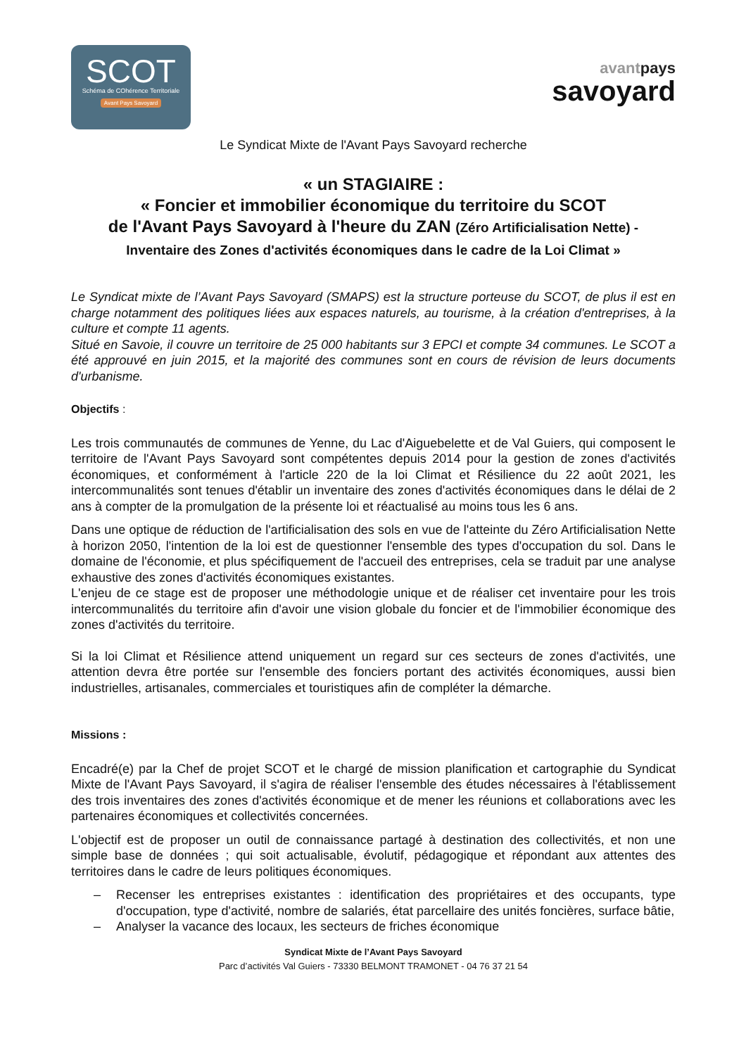SCOT
Schéma de COhérence Territoriale
Avant Pays Savoyard
avantpays
savoyard
Le Syndicat Mixte de l'Avant Pays Savoyard recherche
« un STAGIAIRE :
« Foncier et immobilier économique du territoire du SCOT
de l'Avant Pays Savoyard à l'heure du ZAN (Zéro Artificialisation Nette) -
Inventaire des Zones d'activités économiques dans le cadre de la Loi Climat »
Le Syndicat mixte de l’Avant Pays Savoyard (SMAPS) est la structure porteuse du SCOT, de plus il est en charge notamment des politiques liées aux espaces naturels, au tourisme, à la création d'entreprises, à la culture et compte 11 agents.
Situé en Savoie, il couvre un territoire de 25 000 habitants sur 3 EPCI et compte 34 communes. Le SCOT a été approuvé en juin 2015, et la majorité des communes sont en cours de révision de leurs documents d'urbanisme.
Objectifs :
Les trois communautés de communes de Yenne, du Lac d'Aiguebelette et de Val Guiers, qui composent le territoire de l'Avant Pays Savoyard sont compétentes depuis 2014 pour la gestion de zones d'activités économiques, et conformément à l'article 220 de la loi Climat et Résilience du 22 août 2021, les intercommunalités sont tenues d'établir un inventaire des zones d'activités économiques dans le délai de 2 ans à compter de la promulgation de la présente loi et réactualisé au moins tous les 6 ans.
Dans une optique de réduction de l'artificialisation des sols en vue de l'atteinte du Zéro Artificialisation Nette à horizon 2050, l'intention de la loi est de questionner l'ensemble des types d'occupation du sol. Dans le domaine de l'économie, et plus spécifiquement de l'accueil des entreprises, cela se traduit par une analyse exhaustive des zones d'activités économiques existantes.
L'enjeu de ce stage est de proposer une méthodologie unique et de réaliser cet inventaire pour les trois intercommunalités du territoire afin d'avoir une vision globale du foncier et de l'immobilier économique des zones d'activités du territoire.
Si la loi Climat et Résilience attend uniquement un regard sur ces secteurs de zones d'activités, une attention devra être portée sur l'ensemble des fonciers portant des activités économiques, aussi bien industrielles, artisanales, commerciales et touristiques afin de compléter la démarche.
Missions :
Encadré(e) par la Chef de projet SCOT et le chargé de mission planification et cartographie du Syndicat Mixte de l'Avant Pays Savoyard, il s'agira de réaliser l'ensemble des études nécessaires à l'établissement des trois inventaires des zones d'activités économique et de mener les réunions et collaborations avec les partenaires économiques et collectivités concernées.
L'objectif est de proposer un outil de connaissance partagé à destination des collectivités, et non une simple base de données ; qui soit actualisable, évolutif, pédagogique et répondant aux attentes des territoires dans le cadre de leurs politiques économiques.
– Recenser les entreprises existantes : identification des propriétaires et des occupants, type d'occupation, type d'activité, nombre de salariés, état parcellaire des unités foncières, surface bâtie,
– Analyser la vacance des locaux, les secteurs de friches économique
Syndicat Mixte de l’Avant Pays Savoyard
Parc d’activités Val Guiers - 73330 BELMONT TRAMONET - 04 76 37 21 54